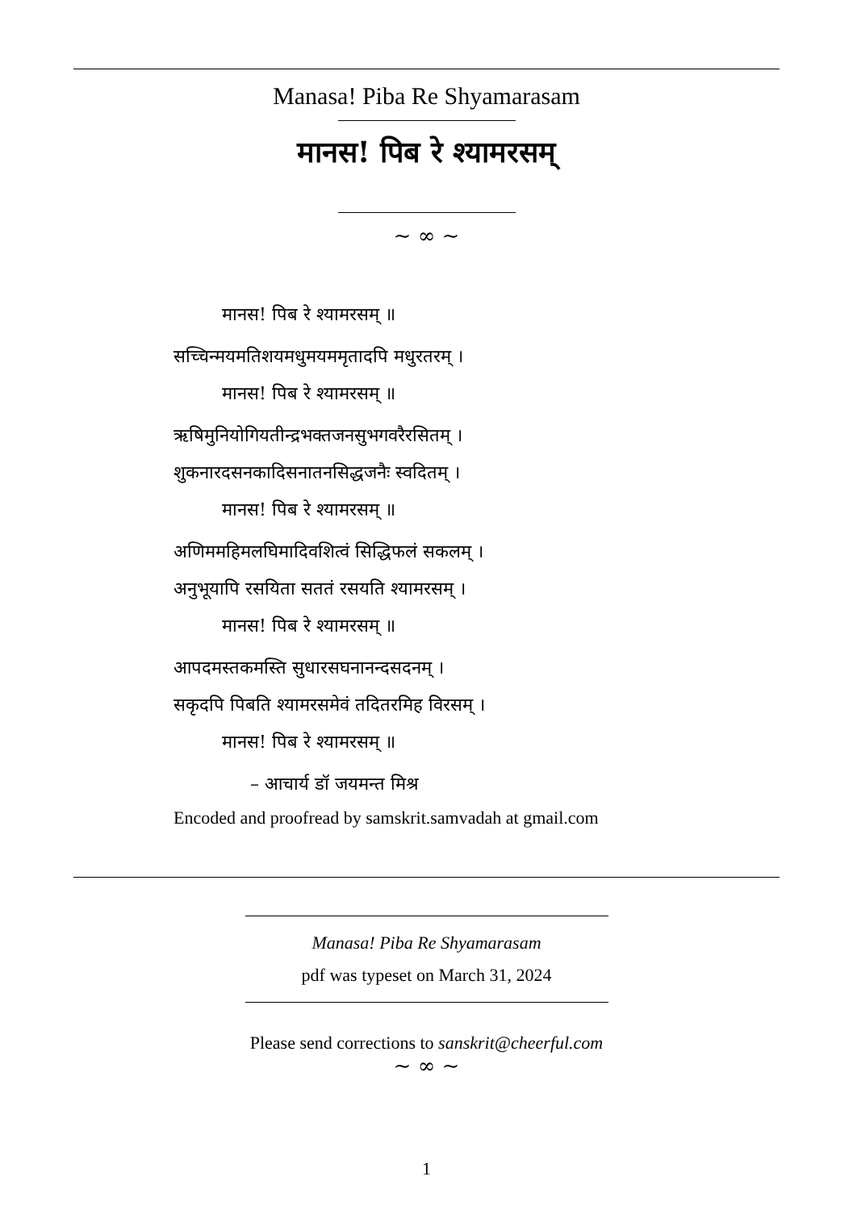Manasa! Piba Re Shyamarasam
मानस! पिब रे श्यामरसम्
~ ∞ ~
मानस! पिब रे श्यामरसम् ॥
सच्चिन्मयमतिशयमधुमयममृतादपि मधुरतरम् ।
मानस! पिब रे श्यामरसम् ॥
ऋषिमुनियोगियतीन्द्रभक्तजनसुभगवरैरसितम् ।
शुकनारदसनकादिसनातनसिद्धजनैः स्वदितम् ।
मानस! पिब रे श्यामरसम् ॥
अणिममहिमलघिमादिवशित्वं सिद्धिफलं सकलम् ।
अनुभूयापि रसयिता सततं रसयति श्यामरसम् ।
मानस! पिब रे श्यामरसम् ॥
आपदमस्तकमस्ति सुधारसघनानन्दसदनम् ।
सकृदपि पिबति श्यामरसमेवं तदितरमिह विरसम् ।
मानस! पिब रे श्यामरसम् ॥
– आचार्य डॉ जयमन्त मिश्र
Encoded and proofread by samskrit.samvadah at gmail.com
Manasa! Piba Re Shyamarasam
pdf was typeset on March 31, 2024
Please send corrections to sanskrit@cheerful.com
~ ∞ ~
1